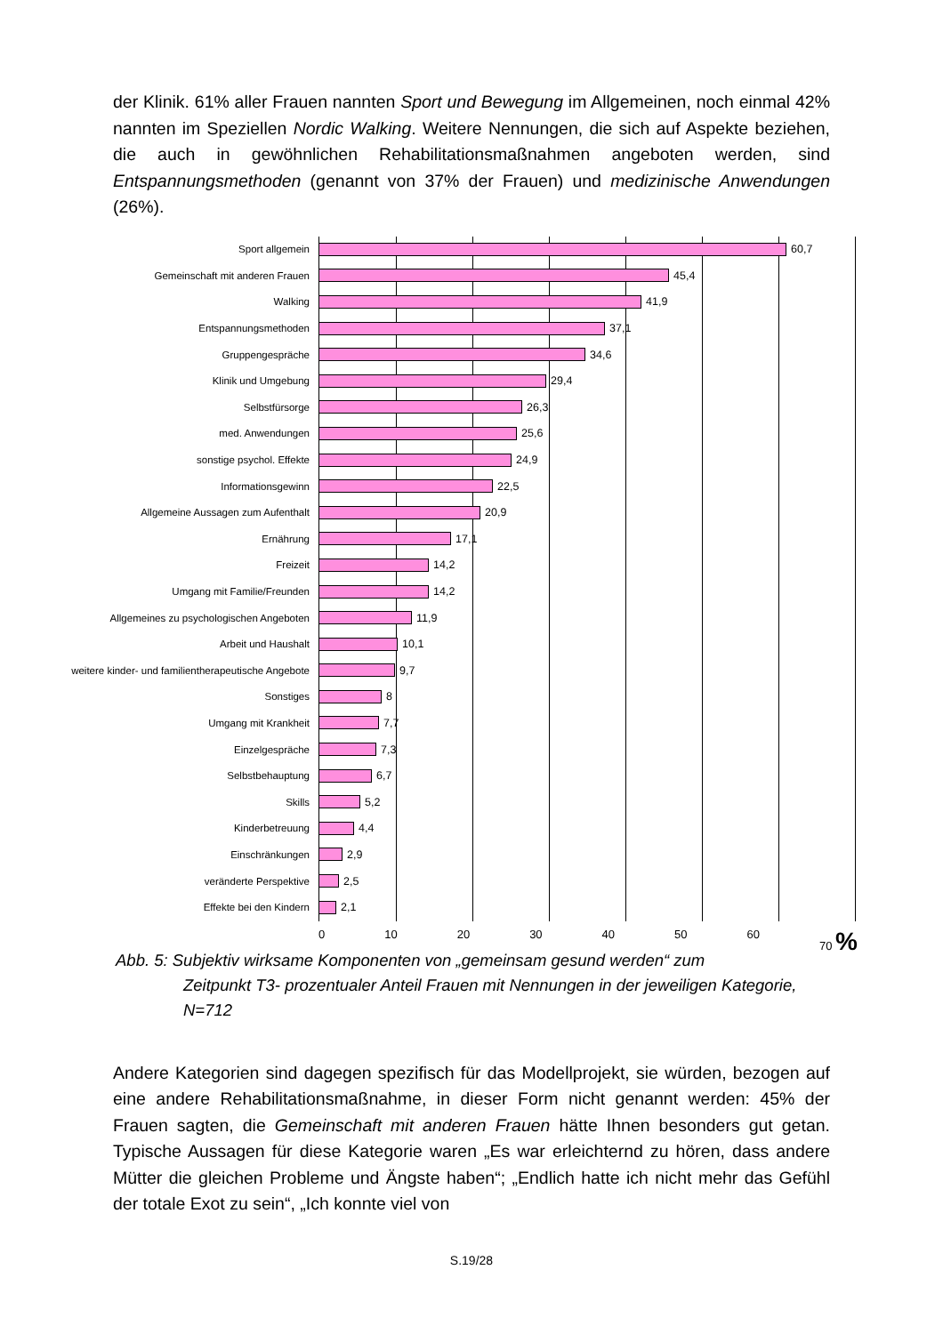der Klinik. 61% aller Frauen nannten Sport und Bewegung im Allgemeinen, noch einmal 42% nannten im Speziellen Nordic Walking. Weitere Nennungen, die sich auf Aspekte beziehen, die auch in gewöhnlichen Rehabilitationsmaßnahmen angeboten werden, sind Entspannungsmethoden (genannt von 37% der Frauen) und medizinische Anwendungen (26%).
Sport allgemein 60,7
Gemeinschaft mit anderen Frauen 45,4
Walking 41,9
Entspannungsmethoden 37,1
Gruppengespräche 34,6
Klinik und Umgebung 29,4
Selbstfürsorge 26,3
med. Anwendungen 25,6
sonstige psychol. Effekte 24,9
Informationsgewinn 22,5
Allgemeine Aussagen zum Aufenthalt 20,9
Ernährung 17,1
Freizeit 14,2
Umgang mit Familie/Freunden 14,2
Allgemeines zu psychologischen Angeboten 11,9
Arbeit und Haushalt 10,1
weitere kinder- und familientherapeutische Angebote 9,7
Sonstiges 8
Umgang mit Krankheit 7,7
Einzelgespräche 7,3
Selbstbehauptung 6,7
Skills 5,2
Kinderbetreuung 4,4
Einschränkungen 2,9
veränderte Perspektive 2,5
Effekte bei den Kindern 2,1
0 10 20 30 40 50 60 70 %
Abb. 5: Subjektiv wirksame Komponenten von „gemeinsam gesund werden“ zum
Zeitpunkt T3- prozentualer Anteil Frauen mit Nennungen in der jeweiligen Kategorie, N=712
Andere Kategorien sind dagegen spezifisch für das Modellprojekt, sie würden, bezogen auf eine andere Rehabilitationsmaßnahme, in dieser Form nicht genannt werden: 45% der Frauen sagten, die Gemeinschaft mit anderen Frauen hätte Ihnen besonders gut getan. Typische Aussagen für diese Kategorie waren „Es war erleichternd zu hören, dass andere Mütter die gleichen Probleme und Ängste haben“; „Endlich hatte ich nicht mehr das Gefühl der totale Exot zu sein“, „Ich konnte viel von
S.19/28